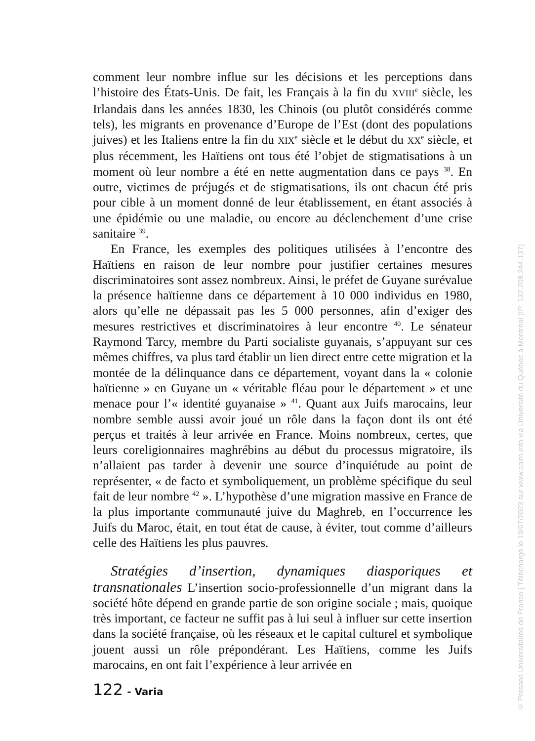comment leur nombre influe sur les décisions et les perceptions dans l’histoire des États-Unis. De fait, les Français à la fin du XVIII<sup>e</sup> siècle, les Irlandais dans les années 1830, les Chinois (ou plutôt considérés comme tels), les migrants en provenance d’Europe de l’Est (dont des populations juives) et les Italiens entre la fin du XIX<sup>e</sup> siècle et le début du XX<sup>e</sup> siècle, et plus récemment, les Haïtiens ont tous été l’objet de stigmatisations à un moment où leur nombre a été en nette augmentation dans ce pays <sup>38</sup>. En outre, victimes de préjugés et de stigmatisations, ils ont chacun été pris pour cible à un moment donné de leur établissement, en étant associés à une épidémie ou une maladie, ou encore au déclenchement d’une crise sanitaire <sup>39</sup>.
En France, les exemples des politiques utilisées à l’encontre des Haïtiens en raison de leur nombre pour justifier certaines mesures discriminatoires sont assez nombreux. Ainsi, le préfet de Guyane surévalue la présence haïtienne dans ce département à 10 000 individus en 1980, alors qu’elle ne dépassait pas les 5 000 personnes, afin d’exiger des mesures restrictives et discriminatoires à leur encontre <sup>40</sup>. Le sénateur Raymond Tarcy, membre du Parti socialiste guyanais, s’appuyant sur ces mêmes chiffres, va plus tard établir un lien direct entre cette migration et la montée de la délinquance dans ce département, voyant dans la « colonie haïtienne » en Guyane un « véritable fléau pour le département » et une menace pour l’« identité guyanaise » <sup>41</sup>. Quant aux Juifs marocains, leur nombre semble aussi avoir joué un rôle dans la façon dont ils ont été perçus et traités à leur arrivée en France. Moins nombreux, certes, que leurs coreligionnaires maghrébins au début du processus migratoire, ils n’allaient pas tarder à devenir une source d’inquiétude au point de représenter, « de facto et symboliquement, un problème spécifique du seul fait de leur nombre <sup>42</sup> ». L’hypothèse d’une migration massive en France de la plus importante communauté juive du Maghreb, en l’occurrence les Juifs du Maroc, était, en tout état de cause, à éviter, tout comme d’ailleurs celle des Haïtiens les plus pauvres.
Stratégies d’insertion, dynamiques diasporiques et transnationales L’insertion socio-professionnelle d’un migrant dans la société hôte dépend en grande partie de son origine sociale ; mais, quoique très important, ce facteur ne suffit pas à lui seul à influer sur cette insertion dans la société française, où les réseaux et le capital culturel et symbolique jouent aussi un rôle prépondérant. Les Haïtiens, comme les Juifs marocains, en ont fait l’expérience à leur arrivée en
122 - Varia
© Presses Universitaires de France | Téléchargé le 19/07/2023 sur www.cairn.info via Université du Québec à Montréal (IP: 132.208.244.137)